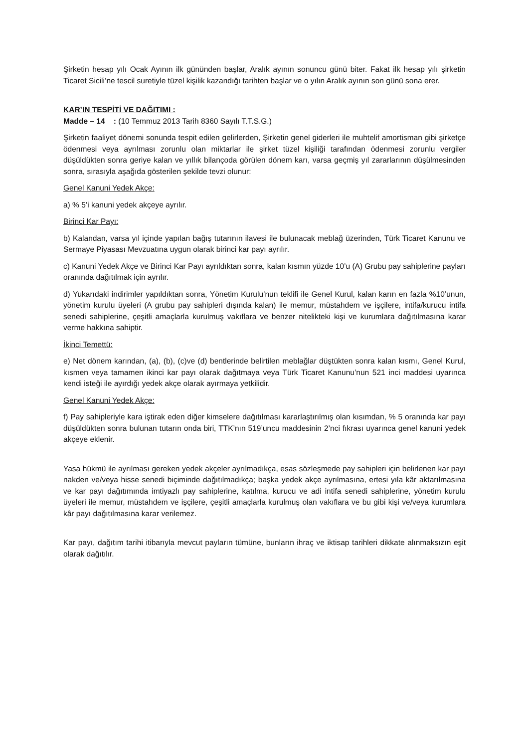Şirketin hesap yılı Ocak Ayının ilk gününden başlar, Aralık ayının sonuncu günü biter. Fakat ilk hesap yılı şirketin Ticaret Sicili’ne tescil suretiyle tüzel kişilik kazandığı tarihten başlar ve o yılın Aralık ayının son günü sona erer.
KAR’IN TESPİTİ VE DAĞITIMI :
Madde – 14 : (10 Temmuz 2013 Tarih 8360 Sayılı T.T.S.G.)
Şirketin faaliyet dönemi sonunda tespit edilen gelirlerden, Şirketin genel giderleri ile muhtelif amortisman gibi şirketçe ödenmesi veya ayrılması zorunlu olan miktarlar ile şirket tüzel kişiliği tarafından ödenmesi zorunlu vergiler düşüldükten sonra geriye kalan ve yıllık bilançoda görülen dönem karı, varsa geçmiş yıl zararlarının düşülmesinden sonra, sırasıyla aşağıda gösterilen şekilde tevzi olunur:
Genel Kanuni Yedek Akçe:
a) % 5’i kanuni yedek akçeye ayrılır.
Birinci Kar Payı:
b) Kalandan, varsa yıl içinde yapılan bağış tutarının ilavesi ile bulunacak meblağ üzerinden, Türk Ticaret Kanunu ve Sermaye Piyasası Mevzuatına uygun olarak birinci kar payı ayrılır.
c) Kanuni Yedek Akçe ve Birinci Kar Payı ayrıldıktan sonra, kalan kısmın yüzde 10’u (A) Grubu pay sahiplerine payları oranında dağıtılmak için ayrılır.
d) Yukarıdaki indirimler yapıldıktan sonra, Yönetim Kurulu’nun teklifi ile Genel Kurul, kalan karın en fazla %10’unun, yönetim kurulu üyeleri (A grubu pay sahipleri dışında kalan) ile memur, müstahdem ve işçilere, intifa/kurucu intifa senedi sahiplerine, çeşitli amaçlarla kurulmuş vakıflara ve benzer nitelikteki kişi ve kurumlara dağıtılmasına karar verme hakkına sahiptir.
İkinci Temettü:
e) Net dönem karından, (a), (b), (c)ve (d) bentlerinde belirtilen meblağlar düştükten sonra kalan kısmı, Genel Kurul, kısmen veya tamamen ikinci kar payı olarak dağıtmaya veya Türk Ticaret Kanunu’nun 521 inci maddesi uyarınca kendi isteği ile ayırdığı yedek akçe olarak ayırmaya yetkilidir.
Genel Kanuni Yedek Akçe:
f) Pay sahipleriyle kara iştirak eden diğer kimselere dağıtılması kararlaştırılmış olan kısımdan, % 5 oranında kar payı düşüldükten sonra bulunan tutarın onda biri, TTK’nın 519’uncu maddesinin 2’nci fıkrası uyarınca genel kanuni yedek akçeye eklenir.
Yasa hükmü ile ayrılması gereken yedek akçeler ayrılmadıkça, esas sözleşmede pay sahipleri için belirlenen kar payı nakden ve/veya hisse senedi biçiminde dağıtılmadıkça; başka yedek akçe ayrılmasına, ertesi yıla kâr aktarılmasına ve kar payı dağıtımında imtiyazlı pay sahiplerine, katılma, kurucu ve adi intifa senedi sahiplerine, yönetim kurulu üyeleri ile memur, müstahdem ve işçilere, çeşitli amaçlarla kurulmuş olan vakıflara ve bu gibi kişi ve/veya kurumlara kâr payı dağıtılmasına karar verilemez.
Kar payı, dağıtım tarihi itibarıyla mevcut payların tümüne, bunların ihraç ve iktisap tarihleri dikkate alınmaksızın eşit olarak dağıtılır.